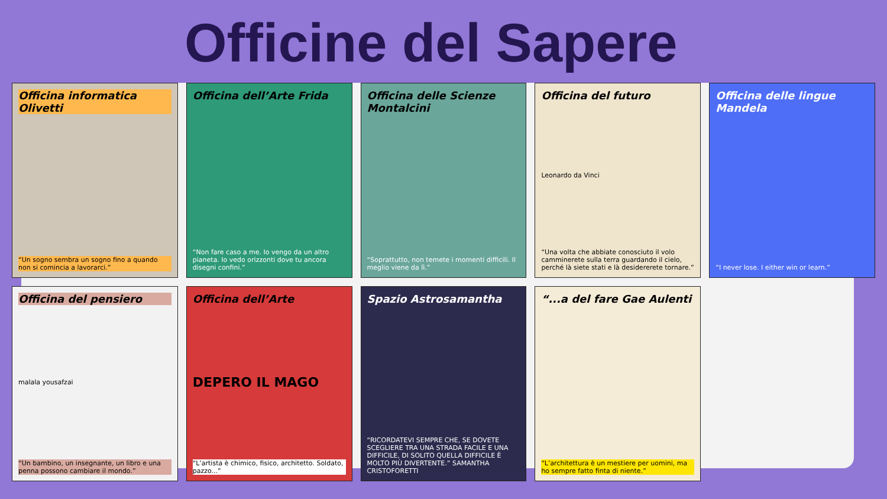Officine del Sapere
Officina informatica Olivetti
“Un sogno sembra un sogno fino a quando non si comincia a lavorarci.”
Officina dell’Arte Frida
“Non fare caso a me. Io vengo da un altro pianeta. Io vedo orizzonti dove tu ancora disegni confini.”
Officina delle Scienze Montalcini
“Soprattutto, non temete i momenti difficili. Il meglio viene da lì.”
Officina del futuro
Leonardo da Vinci
“Una volta che abbiate conosciuto il volo camminerete sulla terra guardando il cielo, perché là siete stati e là desidererete tornare.”
Officina delle lingue Mandela
“I never lose. I either win or learn.”
Officina del pensiero
malala yousafzai
“Un bambino, un insegnante, un libro e una penna possono cambiare il mondo.”
Officina dell’Arte
DEPERO IL MAGO
“L’artista è chimico, fisico, architetto. Soldato, pazzo...”
Spazio Astrosamantha
“RICORDATEVI SEMPRE CHE, SE DOVETE SCEGLIERE TRA UNA STRADA FACILE E UNA DIFFICILE, DI SOLITO QUELLA DIFFICILE È MOLTO PIÙ DIVERTENTE.” SAMANTHA CRISTOFORETTI
“...a del fare Gae Aulenti
“L’architettura è un mestiere per uomini, ma ho sempre fatto finta di niente.”